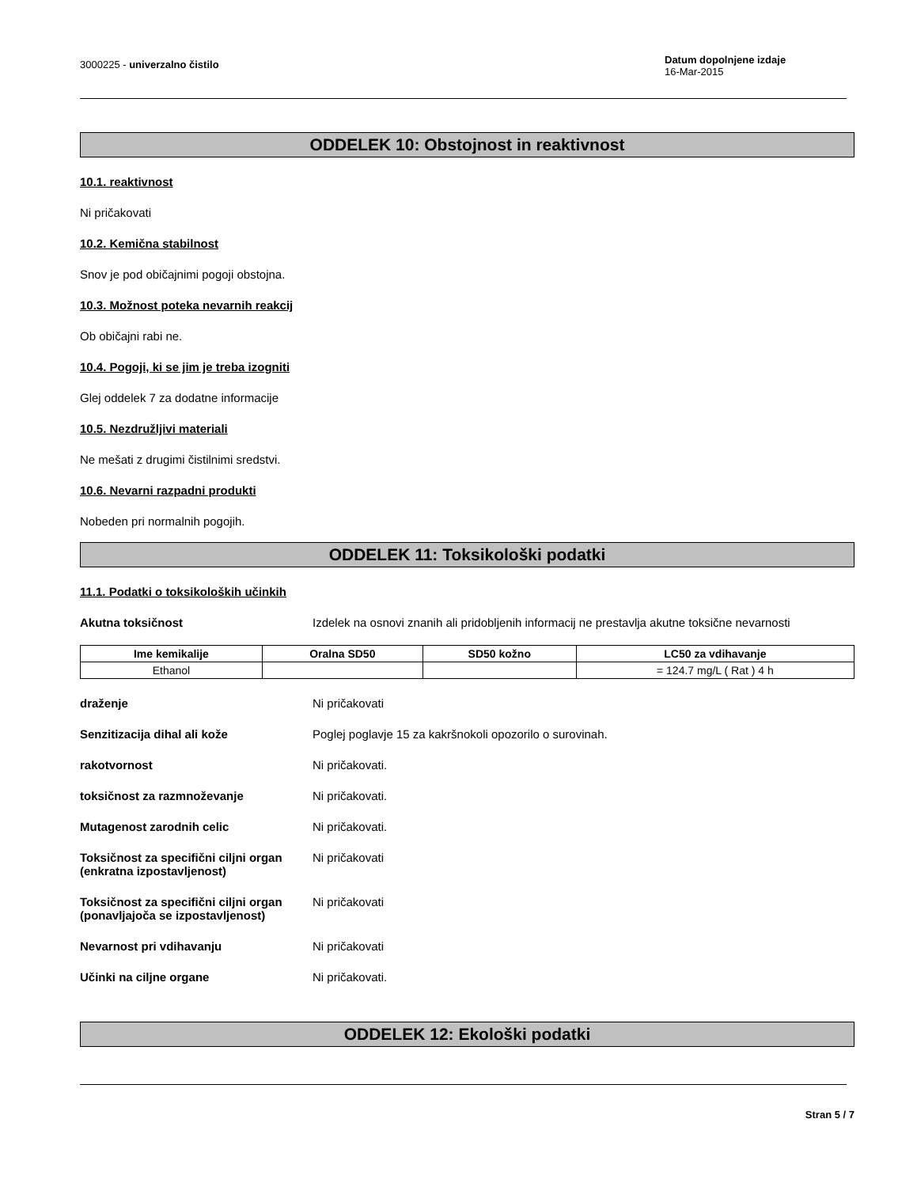3000225 - univerzalno čistilo
Datum dopolnjene izdaje
16-Mar-2015
ODDELEK 10: Obstojnost in reaktivnost
10.1. reaktivnost
Ni pričakovati
10.2. Kemična stabilnost
Snov je pod običajnimi pogoji obstojna.
10.3. Možnost poteka nevarnih reakcij
Ob običajni rabi ne.
10.4. Pogoji, ki se jim je treba izogniti
Glej oddelek 7 za dodatne informacije
10.5. Nezdružljivi materiali
Ne mešati z drugimi čistilnimi sredstvi.
10.6. Nevarni razpadni produkti
Nobeden pri normalnih pogojih.
ODDELEK 11: Toksikološki podatki
11.1. Podatki o toksikoloških učinkih
Akutna toksičnost Izdelek na osnovi znanih ali pridobljenih informacij ne prestavlja akutne toksične nevarnosti
| Ime kemikalije | Oralna SD50 | SD50 kožno | LC50 za vdihavanje |
| --- | --- | --- | --- |
| Ethanol | | | = 124.7 mg/L ( Rat ) 4 h |
draženje Ni pričakovati
Senzitizacija dihal ali kože Poglej poglavje 15 za kakršnokoli opozorilo o surovinah.
rakotvornost Ni pričakovati.
toksičnost za razmnoževanje Ni pričakovati.
Mutagenost zarodnih celic Ni pričakovati.
Toksičnost za specifični ciljni organ (enkratna izpostavljenost)
Ni pričakovati
Toksičnost za specifični ciljni organ (ponavljajoča se izpostavljenost)
Ni pričakovati
Nevarnost pri vdihavanju Ni pričakovati
Učinki na ciljne organe Ni pričakovati.
ODDELEK 12: Ekološki podatki
Stran 5 / 7